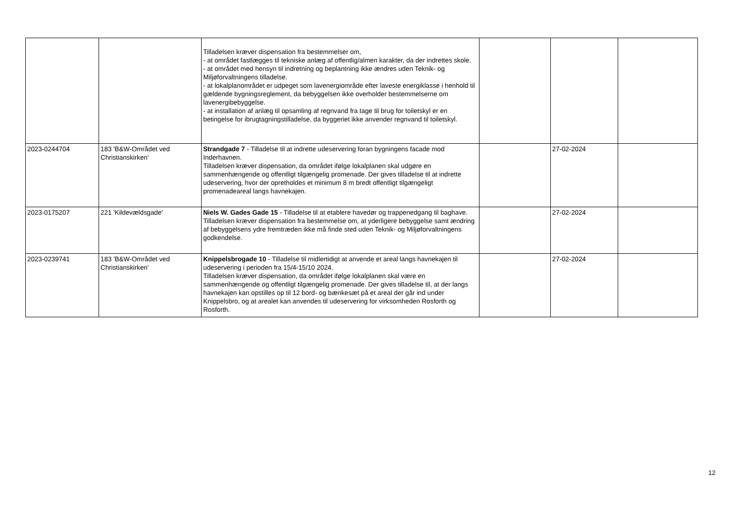| | | Tilladelsen kræver dispensation fra bestemmelser om, - at området fastlægges til tekniske anlæg af offentlig/almen karakter, da der indrettes skole. - at området med hensyn til indretning og beplantning ikke ændres uden Teknik- og Miljøforvaltningens tilladelse. - at lokalplanområdet er udpeget som lavenergiområde efter laveste energiklasse i henhold til gældende bygningsreglement, da bebyggelsen ikke overholder bestemmelserne om lavenergibebyggelse. - at installation af anlæg til opsamling af regnvand fra tage til brug for toiletskyl er en betingelse for ibrugtagningstilladelse, da byggeriet ikke anvender regnvand til toiletskyl. | | | |
| 2023-0244704 | 183 'B&W-Området ved Christianskirken' | Strandgade 7 - Tilladelse til at indrette udeservering foran bygningens facade mod Inderhavnen. Tilladelsen kræver dispensation, da området ifølge lokalplanen skal udgøre en sammenhængende og offentligt tilgængelig promenade. Der gives tilladelse til at indrette udeservering, hvor der opretholdes et minimum 8 m bredt offentligt tilgængeligt promenadeareal langs havnekajen. | | 27-02-2024 | |
| 2023-0175207 | 221 'Kildevældsgade' | Niels W. Gades Gade 15 - Tilladelse til at etablere havedør og trappenedgang til baghave. Tilladelsen kræver dispensation fra bestemmelse om, at yderligere bebyggelse samt ændring af bebyggelsens ydre fremtræden ikke må finde sted uden Teknik- og Miljøforvaltningens godkendelse. | | 27-02-2024 | |
| 2023-0239741 | 183 'B&W-Området ved Christianskirken' | Knippelsbrogade 10 - Tilladelse til midlertidigt at anvende et areal langs havnekajen til udeservering i perioden fra 15/4-15/10 2024. Tilladelsen kræver dispensation, da området ifølge lokalplanen skal være en sammenhængende og offentligt tilgængelig promenade. Der gives tilladelse til, at der langs havnekajen kan opstilles op til 12 bord- og bænkesæt på et areal der går ind under Knippelsbro, og at arealet kan anvendes til udeservering for virksomheden Rosforth og Rosforth. | | 27-02-2024 | |
12